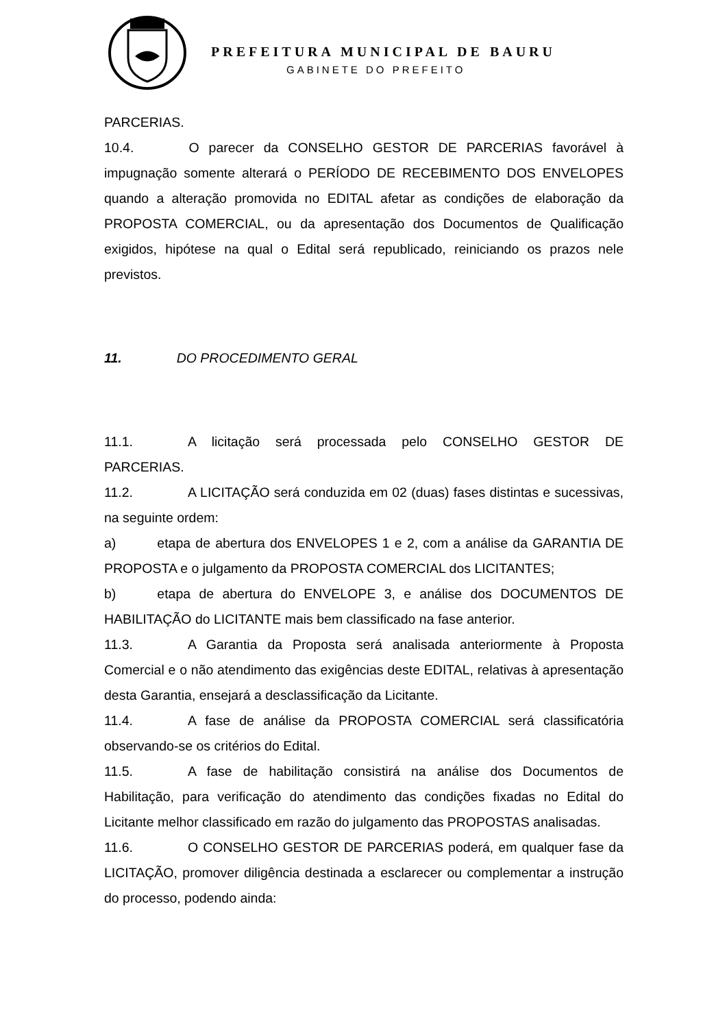PREFEITURA MUNICIPAL DE BAURU
GABINETE DO PREFEITO
PARCERIAS.
10.4. O parecer da CONSELHO GESTOR DE PARCERIAS favorável à impugnação somente alterará o PERÍODO DE RECEBIMENTO DOS ENVELOPES quando a alteração promovida no EDITAL afetar as condições de elaboração da PROPOSTA COMERCIAL, ou da apresentação dos Documentos de Qualificação exigidos, hipótese na qual o Edital será republicado, reiniciando os prazos nele previstos.
11. DO PROCEDIMENTO GERAL
11.1. A licitação será processada pelo CONSELHO GESTOR DE PARCERIAS.
11.2. A LICITAÇÃO será conduzida em 02 (duas) fases distintas e sucessivas, na seguinte ordem:
a) etapa de abertura dos ENVELOPES 1 e 2, com a análise da GARANTIA DE PROPOSTA e o julgamento da PROPOSTA COMERCIAL dos LICITANTES;
b) etapa de abertura do ENVELOPE 3, e análise dos DOCUMENTOS DE HABILITAÇÃO do LICITANTE mais bem classificado na fase anterior.
11.3. A Garantia da Proposta será analisada anteriormente à Proposta Comercial e o não atendimento das exigências deste EDITAL, relativas à apresentação desta Garantia, ensejará a desclassificação da Licitante.
11.4. A fase de análise da PROPOSTA COMERCIAL será classificatória observando-se os critérios do Edital.
11.5. A fase de habilitação consistirá na análise dos Documentos de Habilitação, para verificação do atendimento das condições fixadas no Edital do Licitante melhor classificado em razão do julgamento das PROPOSTAS analisadas.
11.6. O CONSELHO GESTOR DE PARCERIAS poderá, em qualquer fase da LICITAÇÃO, promover diligência destinada a esclarecer ou complementar a instrução do processo, podendo ainda: